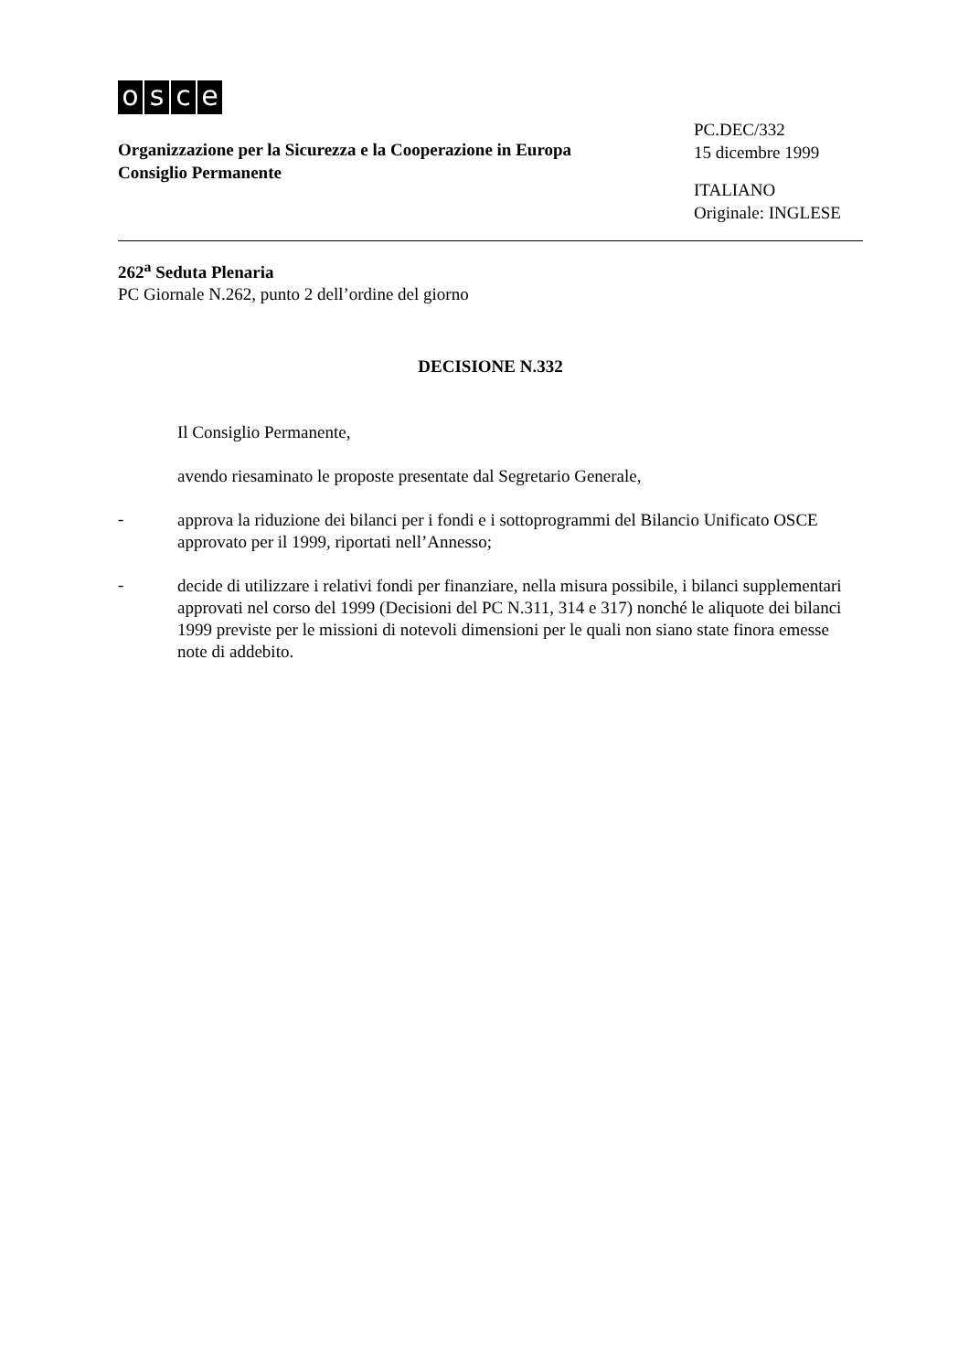osce
Organizzazione per la Sicurezza e la Cooperazione in Europa
Consiglio Permanente
PC.DEC/332
15 dicembre 1999
ITALIANO
Originale: INGLESE
262<sup>a</sup> Seduta Plenaria
PC Giornale N.262, punto 2 dell’ordine del giorno
DECISIONE N.332
Il Consiglio Permanente,
avendo riesaminato le proposte presentate dal Segretario Generale,
-
approva la riduzione dei bilanci per i fondi e i sottoprogrammi del Bilancio Unificato OSCE approvato per il 1999, riportati nell’Annesso;
-
decide di utilizzare i relativi fondi per finanziare, nella misura possibile, i bilanci supplementari approvati nel corso del 1999 (Decisioni del PC N.311, 314 e 317) nonché le aliquote dei bilanci 1999 previste per le missioni di notevoli dimensioni per le quali non siano state finora emesse note di addebito.